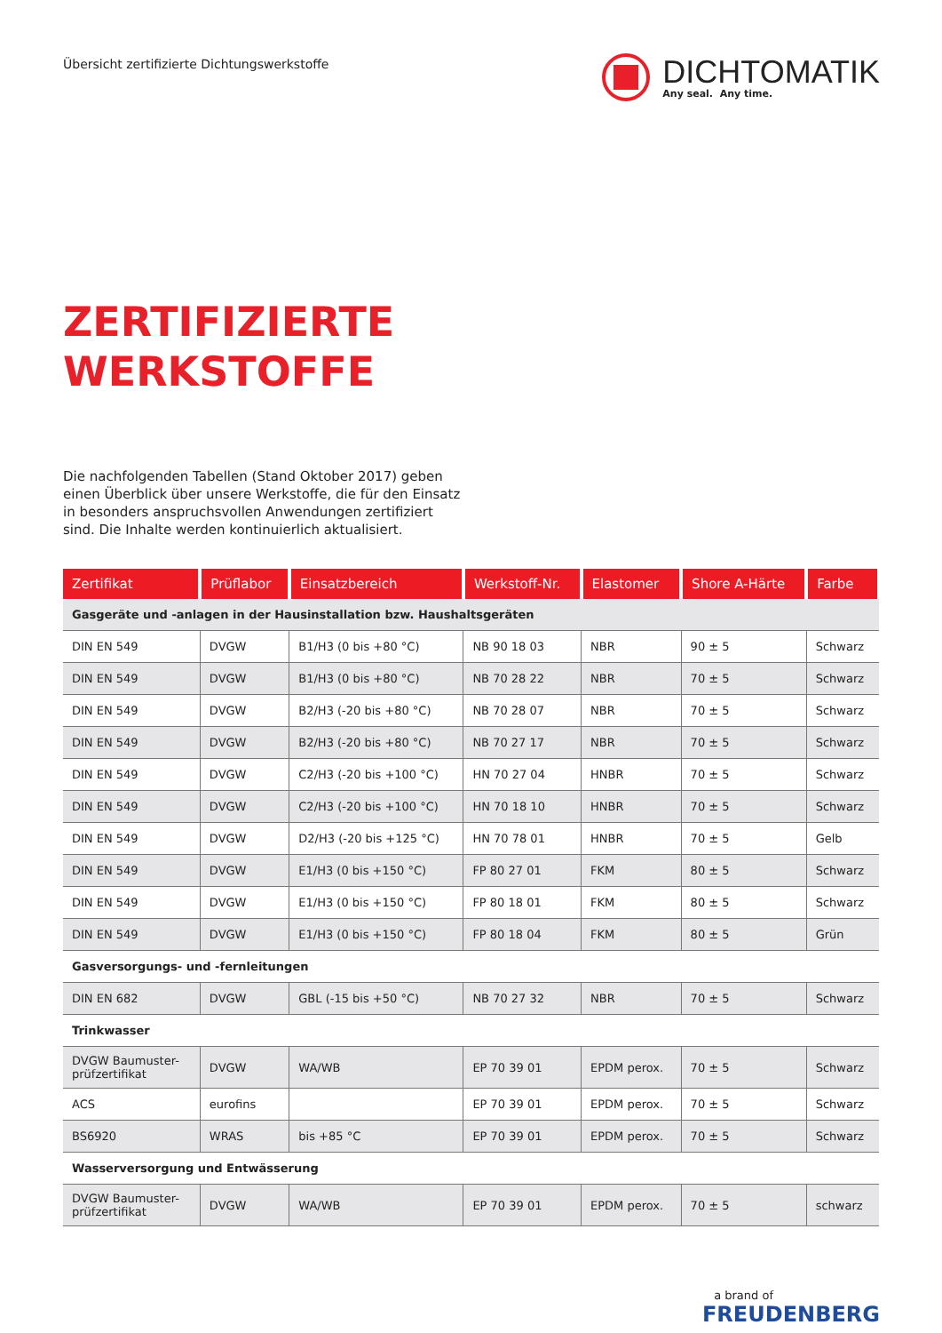Übersicht zertifizierte Dichtungswerkstoffe
DICHTOMATIK
Any seal. Any time.
ZERTIFIZIERTE
WERKSTOFFE
Die nachfolgenden Tabellen (Stand Oktober 2017) geben einen Überblick über unsere Werkstoffe, die für den Einsatz in besonders anspruchsvollen Anwendungen zertifiziert sind. Die Inhalte werden kontinuierlich aktualisiert.
| Zertifikat | Prüflabor | Einsatzbereich | Werkstoff-Nr. | Elastomer | Shore A-Härte | Farbe |
| --- | --- | --- | --- | --- | --- | --- |
| Gasgeräte und -anlagen in der Hausinstallation bzw. Haushaltsgeräten | | | | | | |
| DIN EN 549 | DVGW | B1/H3 (0 bis +80 °C) | NB 90 18 03 | NBR | 90 ± 5 | Schwarz |
| DIN EN 549 | DVGW | B1/H3 (0 bis +80 °C) | NB 70 28 22 | NBR | 70 ± 5 | Schwarz |
| DIN EN 549 | DVGW | B2/H3 (-20 bis +80 °C) | NB 70 28 07 | NBR | 70 ± 5 | Schwarz |
| DIN EN 549 | DVGW | B2/H3 (-20 bis +80 °C) | NB 70 27 17 | NBR | 70 ± 5 | Schwarz |
| DIN EN 549 | DVGW | C2/H3 (-20 bis +100 °C) | HN 70 27 04 | HNBR | 70 ± 5 | Schwarz |
| DIN EN 549 | DVGW | C2/H3 (-20 bis +100 °C) | HN 70 18 10 | HNBR | 70 ± 5 | Schwarz |
| DIN EN 549 | DVGW | D2/H3 (-20 bis +125 °C) | HN 70 78 01 | HNBR | 70 ± 5 | Gelb |
| DIN EN 549 | DVGW | E1/H3 (0 bis +150 °C) | FP 80 27 01 | FKM | 80 ± 5 | Schwarz |
| DIN EN 549 | DVGW | E1/H3 (0 bis +150 °C) | FP 80 18 01 | FKM | 80 ± 5 | Schwarz |
| DIN EN 549 | DVGW | E1/H3 (0 bis +150 °C) | FP 80 18 04 | FKM | 80 ± 5 | Grün |
| Gasversorgungs- und -fernleitungen | | | | | | |
| DIN EN 682 | DVGW | GBL (-15 bis +50 °C) | NB 70 27 32 | NBR | 70 ± 5 | Schwarz |
| Trinkwasser | | | | | | |
| DVGW Baumuster- prüfzertifikat | DVGW | WA/WB | EP 70 39 01 | EPDM perox. | 70 ± 5 | Schwarz |
| ACS | eurofins | | EP 70 39 01 | EPDM perox. | 70 ± 5 | Schwarz |
| BS6920 | WRAS | bis +85 °C | EP 70 39 01 | EPDM perox. | 70 ± 5 | Schwarz |
| Wasserversorgung und Entwässerung | | | | | | |
| DVGW Baumuster- prüfzertifikat | DVGW | WA/WB | EP 70 39 01 | EPDM perox. | 70 ± 5 | schwarz |
a brand of
FREUDENBERG